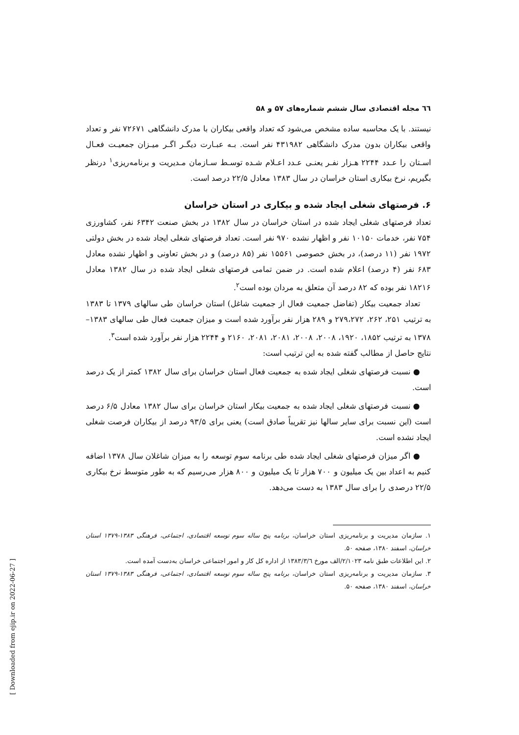٦٦ مجله اقتصادی سال ششم شماره‌های ۵۷ و ۵۸
نیستند. با یک محاسبه ساده مشخص می‌شود که تعداد واقعی بیکاران با مدرک دانشگاهی ۷۲۶۷۱ نفر و تعداد واقعی بیکاران بدون مدرک دانشگاهی ۴۳۱۹۸۲ نفر است. بـه عبـارت دیگـر اگـر میـزان جمعیـت فعـال اسـتان را عـدد ۲۲۴۴ هـزار نفـر یعنـی عـدد اعـلام شـده توسـط سـازمان مـدیریت و برنامه‌ریزی<sup>۱</sup> درنظر بگیریم، نرخ بیکاری استان خراسان در سال ۱۳۸۳ معادل ۲۲/۵ درصد است.
۶. فرصتهای شغلی ایجاد شده و بیکاری در استان خراسان
تعداد فرصتهای شغلی ایجاد شده در استان خراسان در سال ۱۳۸۲ در بخش صنعت ۶۳۴۲ نفر، کشاورزی ۷۵۴ نفر، خدمات ۱۰۱۵۰ نفر و اظهار نشده ۹۷۰ نفر است. تعداد فرصتهای شغلی ایجاد شده در بخش دولتی ۱۹۷۲ نفر (۱۱ درصد)، در بخش خصوصی ۱۵۵۶۱ نفر (۸۵ درصد) و در بخش تعاونی و اظهار نشده معادل ۶۸۳ نفر (۴ درصد) اعلام شده است. در ضمن تمامی فرصتهای شغلی ایجاد شده در سال ۱۳۸۲ معادل ۱۸۲۱۶ نفر بوده که ۸۲ درصد آن متعلق به مردان بوده است<sup>۲</sup>.
تعداد جمعیت بیکار (تفاضل جمعیت فعال از جمعیت شاغل) استان خراسان طی سالهای ۱۳۷۹ تا ۱۳۸۳ به ترتیب ۲۵۱، ۲۶۲، ۲۷۹،۲۷۲ و ۲۸۹ هزار نفر برآورد شده است و میزان جمعیت فعال طی سالهای ۱۳۸۳–۱۳۷۸ به ترتیب ۱۸۵۲، ۱۹۲۰، ۲۰۰۸، ۲۰۰۸، ۲۰۸۱، ۲۰۸۱، ۲۱۶۰ و ۲۲۴۴ هزار نفر برآورد شده است<sup>۳</sup>.
نتایج حاصل از مطالب گفته شده به این ترتیب است:
● نسبت فرصتهای شغلی ایجاد شده به جمعیت فعال استان خراسان برای سال ۱۳۸۲ کمتر از یک درصد است.
● نسبت فرصتهای شغلی ایجاد شده به جمعیت بیکار استان خراسان برای سال ۱۳۸۲ معادل ۶/۵ درصد است (این نسبت برای سایر سالها نیز تقریباً صادق است) یعنی برای ۹۳/۵ درصد از بیکاران فرصت شغلی ایجاد نشده است.
● اگر میزان فرصتهای شغلی ایجاد شده طی برنامه سوم توسعه را به میزان شاغلان سال ۱۳۷۸ اضافه کنیم به اعداد بین یک میلیون و ۷۰۰ هزار تا یک میلیون و ۸۰۰ هزار می‌رسیم که به طور متوسط نرخ بیکاری ۲۲/۵ درصدی را برای سال ۱۳۸۳ به دست می‌دهد.
۱. سازمان مدیریت و برنامه‌ریزی استان خراسان، برنامه پنج ساله سوم توسعه اقتصادی، اجتماعی، فرهنگی ۱۳۸۳-۱۳۷۹ استان خراسان، اسفند ۱۳۸۰، صفحه ۵۰.
۲. این اطلاعات طبق نامه ۲/۱۰۲۳/الف مورخ ۱۳۸۳/۳/٦ از اداره کل کار و امور اجتماعی خراسان به‌دست آمده است.
۳. سازمان مدیریت و برنامه‌ریزی استان خراسان، برنامه پنج ساله سوم توسعه اقتصادی، اجتماعی، فرهنگی ۱۳۸۳-۱۳۷۹ استان خراسان، اسفند ۱۳۸۰، صفحه ۵۰.
[ Downloaded from ejip.ir on 2022-06-27 ]